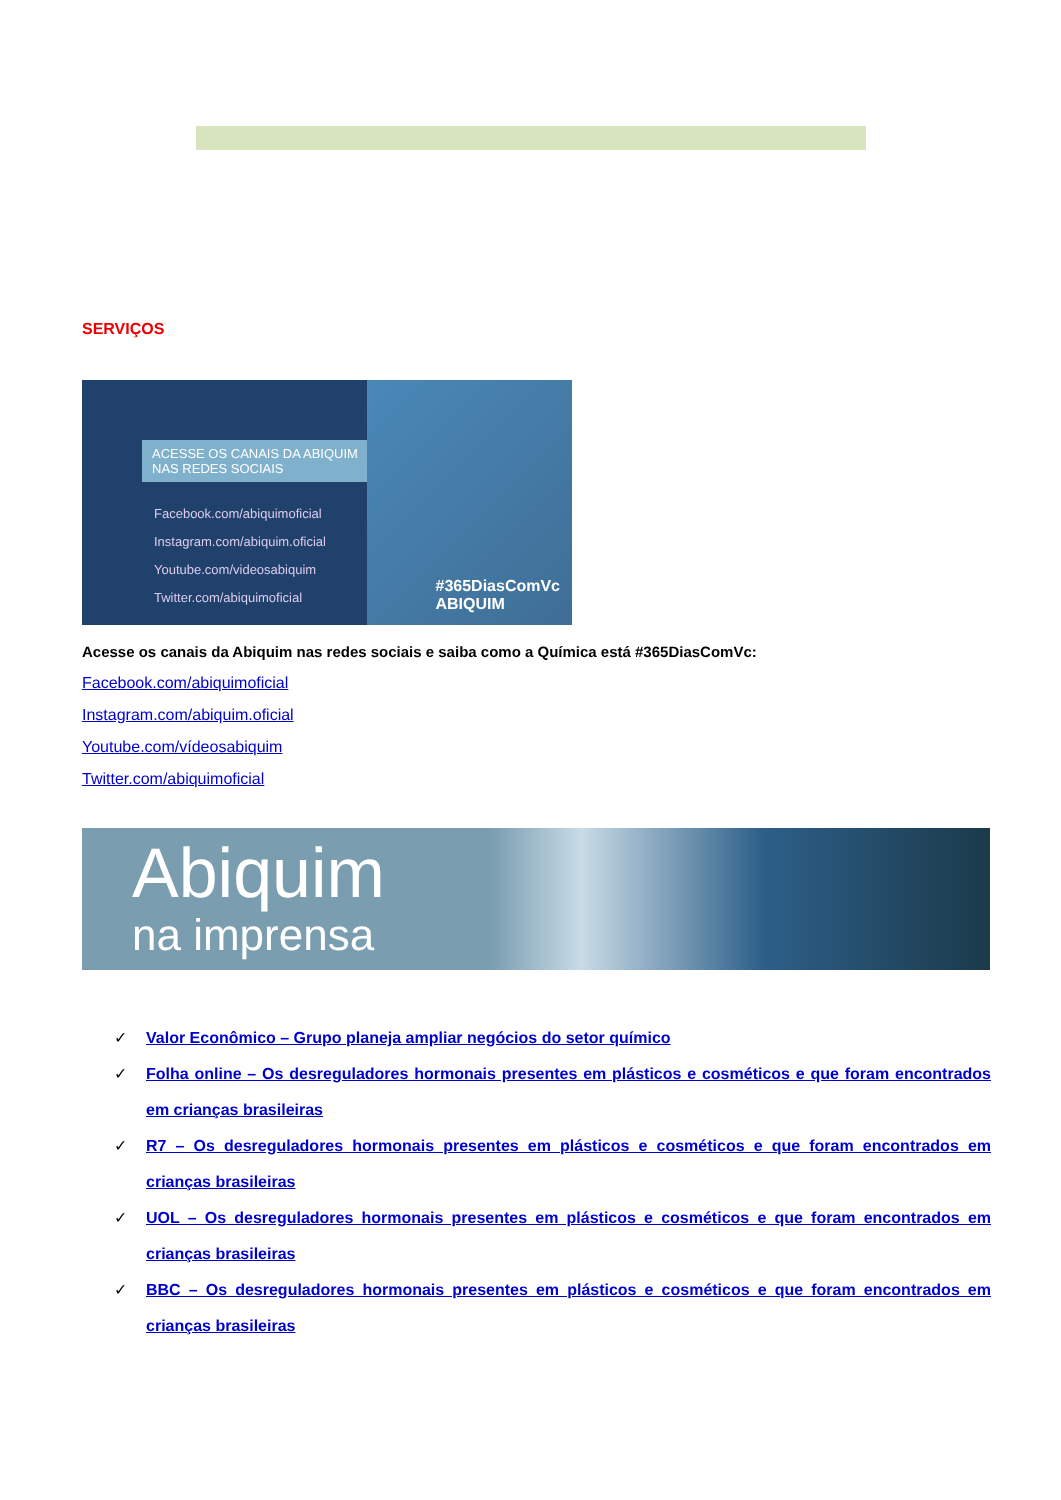SERVIÇOS
ACESSE OS CANAIS DA ABIQUIM NAS REDES SOCIAIS
Facebook.com/abiquimoficial
Instagram.com/abiquim.oficial
Youtube.com/videosabiquim
Twitter.com/abiquimoficial
#365DiasComVc
ABIQUIM
Acesse os canais da Abiquim nas redes sociais e saiba como a Química está #365DiasComVc:
Facebook.com/abiquimoficial
Instagram.com/abiquim.oficial
Youtube.com/vídeosabiquim
Twitter.com/abiquimoficial
Abiquim
na imprensa
✓ Valor Econômico – Grupo planeja ampliar negócios do setor químico
✓ Folha online – Os desreguladores hormonais presentes em plásticos e cosméticos e que foram encontrados em crianças brasileiras
✓ R7 – Os desreguladores hormonais presentes em plásticos e cosméticos e que foram encontrados em crianças brasileiras
✓ UOL – Os desreguladores hormonais presentes em plásticos e cosméticos e que foram encontrados em crianças brasileiras
✓ BBC – Os desreguladores hormonais presentes em plásticos e cosméticos e que foram encontrados em crianças brasileiras